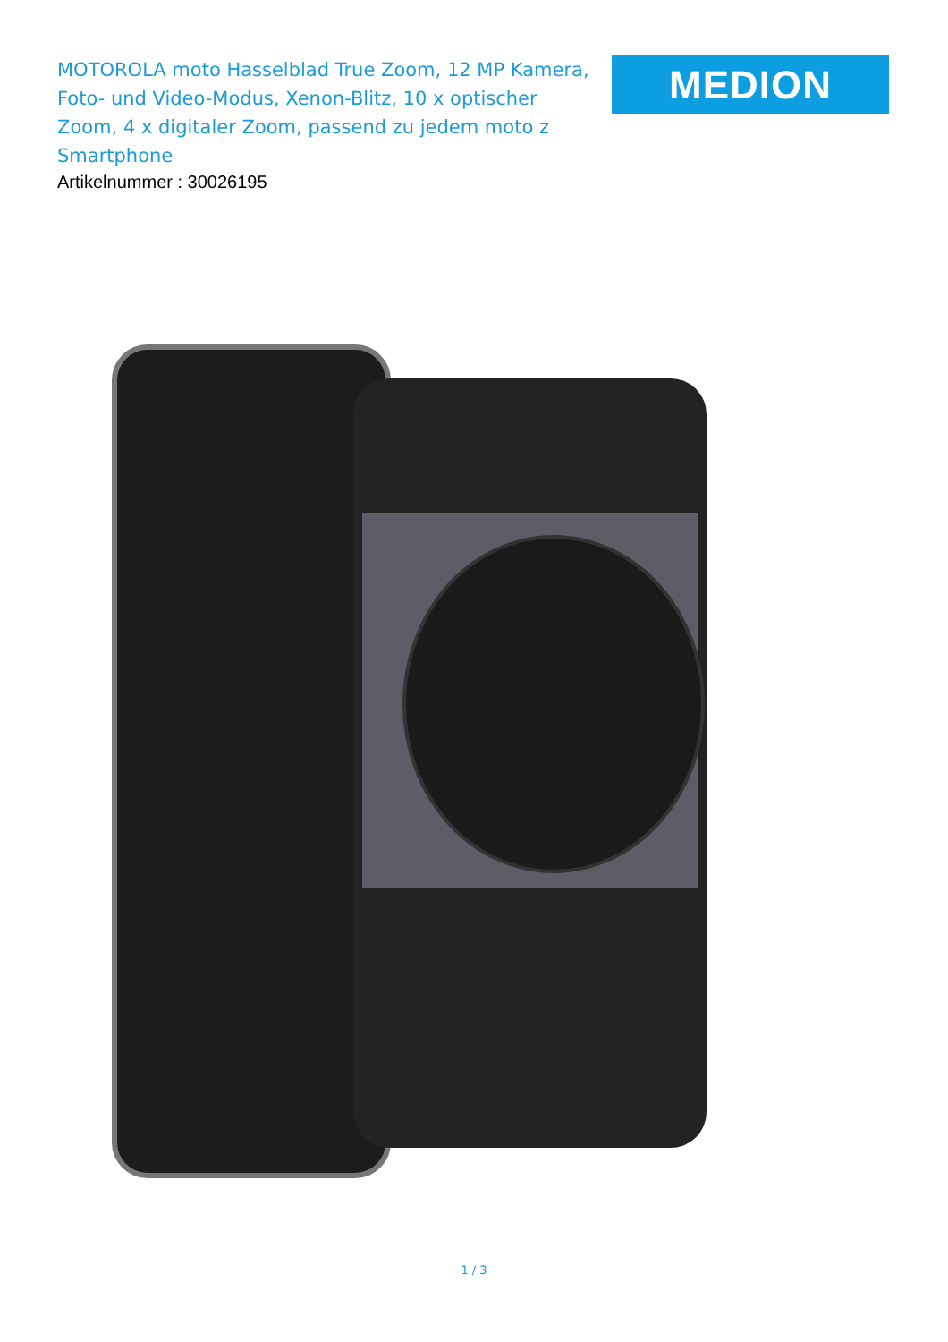MOTOROLA moto Hasselblad True Zoom, 12 MP Kamera, Foto- und Video-Modus, Xenon-Blitz, 10 x optischer Zoom, 4 x digitaler Zoom, passend zu jedem moto z Smartphone
Artikelnummer : 30026195
MEDION
1 / 3